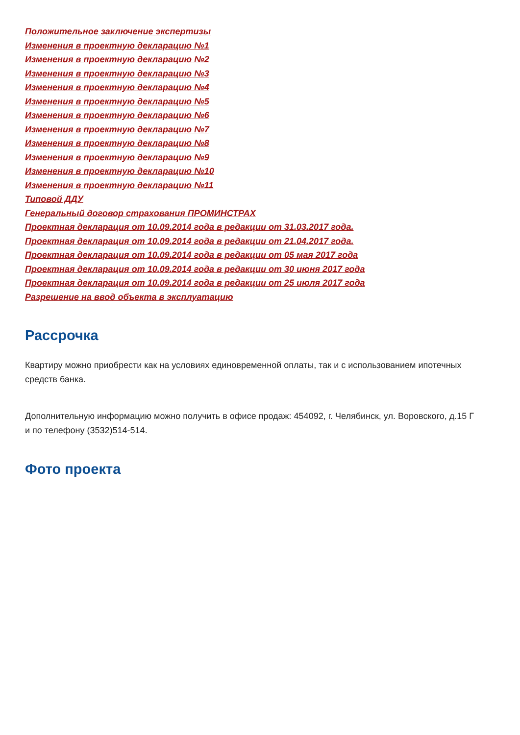Положительное заключение экспертизы
Изменения в проектную декларацию №1
Изменения в проектную декларацию №2
Изменения в проектную декларацию №3
Изменения в проектную декларацию №4
Изменения в проектную декларацию №5
Изменения в проектную декларацию №6
Изменения в проектную декларацию №7
Изменения в проектную декларацию №8
Изменения в проектную декларацию №9
Изменения в проектную декларацию №10
Изменения в проектную декларацию №11
Типовой ДДУ
Генеральный договор страхования ПРОМИНСТРАХ
Проектная декларация от 10.09.2014 года в редакции от 31.03.2017 года.
Проектная декларация от 10.09.2014 года в редакции от 21.04.2017 года.
Проектная декларация от 10.09.2014 года в редакции от 05 мая 2017 года
Проектная декларация от 10.09.2014 года в редакции от 30 июня 2017 года
Проектная декларация от 10.09.2014 года в редакции от 25 июля 2017 года
Разрешение на ввод объекта в эксплуатацию
Рассрочка
Квартиру можно приобрести как на условиях единовременной оплаты, так и с использованием ипотечных средств банка.
Дополнительную информацию можно получить в офисе продаж: 454092, г. Челябинск, ул. Воровского, д.15 Г и по телефону (3532)514-514.
Фото проекта